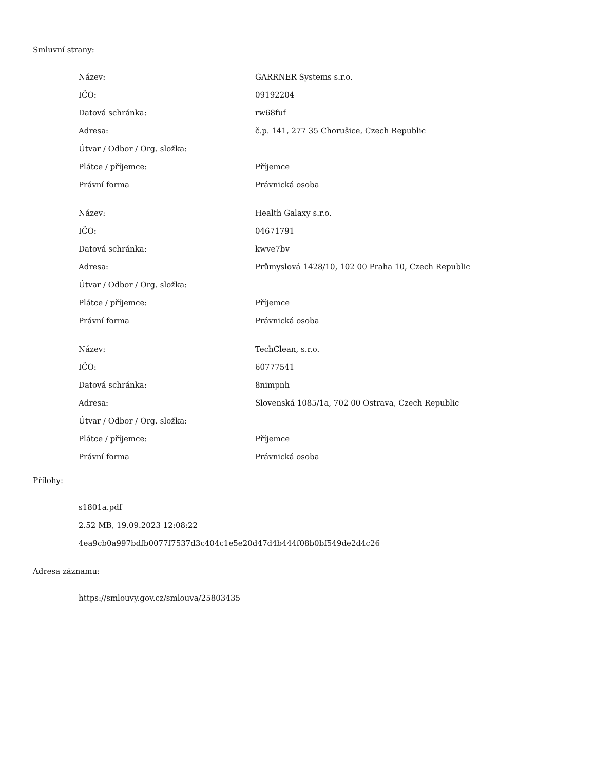Smluvní strany:
| Název: | GARRNER Systems s.r.o. |
| IČO: | 09192204 |
| Datová schránka: | rw68fuf |
| Adresa: | č.p. 141, 277 35 Chorušice, Czech Republic |
| Útvar / Odbor / Org. složka: | |
| Plátce / příjemce: | Příjemce |
| Právní forma | Právnická osoba |
| Název: | Health Galaxy s.r.o. |
| IČO: | 04671791 |
| Datová schránka: | kwve7bv |
| Adresa: | Průmyslová 1428/10, 102 00 Praha 10, Czech Republic |
| Útvar / Odbor / Org. složka: | |
| Plátce / příjemce: | Příjemce |
| Právní forma | Právnická osoba |
| Název: | TechClean, s.r.o. |
| IČO: | 60777541 |
| Datová schránka: | 8nimpnh |
| Adresa: | Slovenská 1085/1a, 702 00 Ostrava, Czech Republic |
| Útvar / Odbor / Org. složka: | |
| Plátce / příjemce: | Příjemce |
| Právní forma | Právnická osoba |
Přílohy:
s1801a.pdf
2.52 MB, 19.09.2023 12:08:22
4ea9cb0a997bdfb0077f7537d3c404c1e5e20d47d4b444f08b0bf549de2d4c26
Adresa záznamu:
https://smlouvy.gov.cz/smlouva/25803435